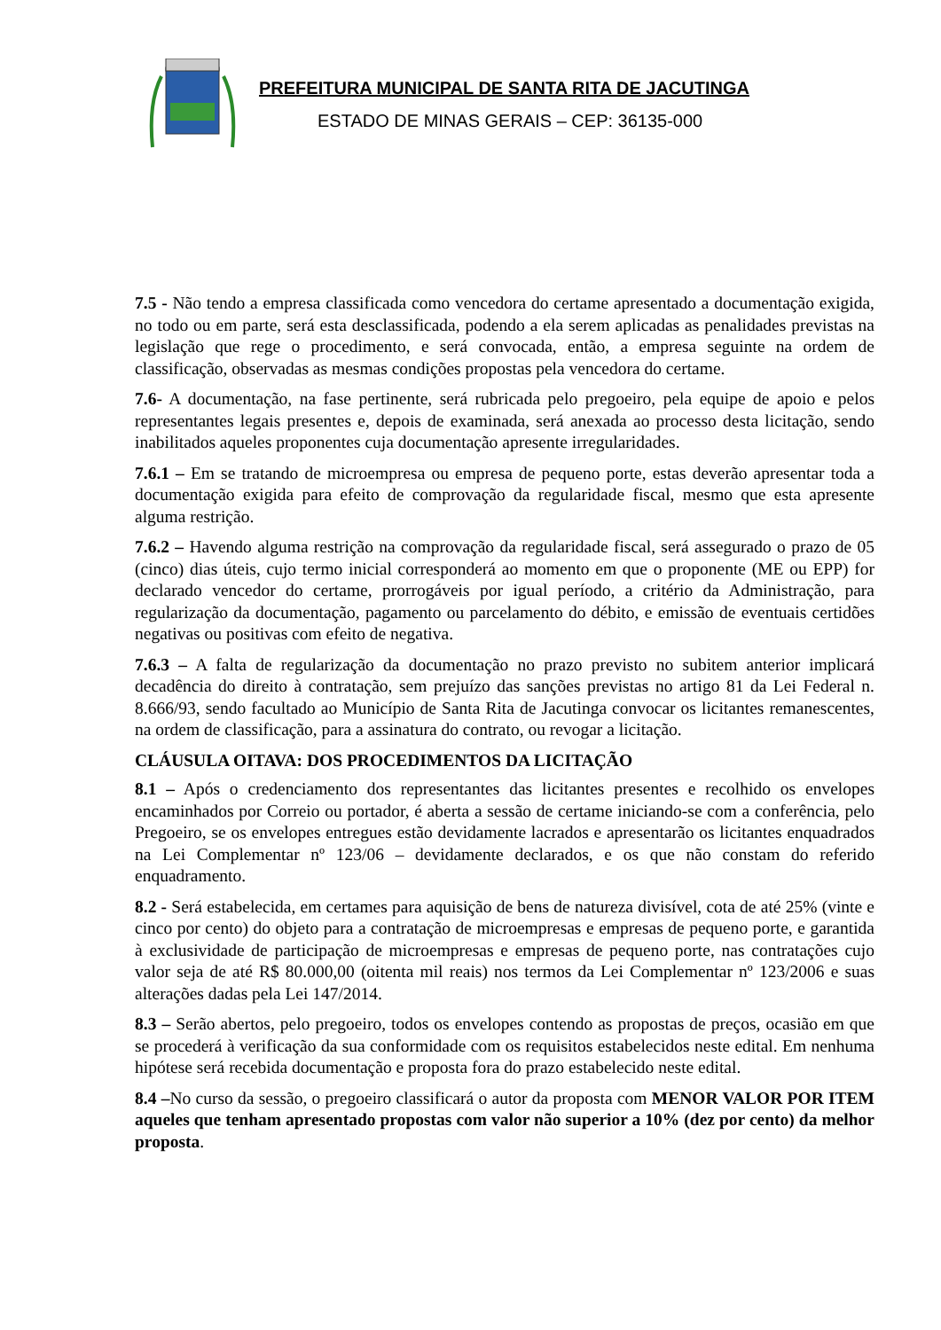PREFEITURA MUNICIPAL DE SANTA RITA DE JACUTINGA
ESTADO DE MINAS GERAIS – CEP: 36135-000
7.5 - Não tendo a empresa classificada como vencedora do certame apresentado a documentação exigida, no todo ou em parte, será esta desclassificada, podendo a ela serem aplicadas as penalidades previstas na legislação que rege o procedimento, e será convocada, então, a empresa seguinte na ordem de classificação, observadas as mesmas condições propostas pela vencedora do certame.
7.6- A documentação, na fase pertinente, será rubricada pelo pregoeiro, pela equipe de apoio e pelos representantes legais presentes e, depois de examinada, será anexada ao processo desta licitação, sendo inabilitados aqueles proponentes cuja documentação apresente irregularidades.
7.6.1 – Em se tratando de microempresa ou empresa de pequeno porte, estas deverão apresentar toda a documentação exigida para efeito de comprovação da regularidade fiscal, mesmo que esta apresente alguma restrição.
7.6.2 – Havendo alguma restrição na comprovação da regularidade fiscal, será assegurado o prazo de 05 (cinco) dias úteis, cujo termo inicial corresponderá ao momento em que o proponente (ME ou EPP) for declarado vencedor do certame, prorrogáveis por igual período, a critério da Administração, para regularização da documentação, pagamento ou parcelamento do débito, e emissão de eventuais certidões negativas ou positivas com efeito de negativa.
7.6.3 – A falta de regularização da documentação no prazo previsto no subitem anterior implicará decadência do direito à contratação, sem prejuízo das sanções previstas no artigo 81 da Lei Federal n. 8.666/93, sendo facultado ao Município de Santa Rita de Jacutinga convocar os licitantes remanescentes, na ordem de classificação, para a assinatura do contrato, ou revogar a licitação.
CLÁUSULA OITAVA: DOS PROCEDIMENTOS DA LICITAÇÃO
8.1 – Após o credenciamento dos representantes das licitantes presentes e recolhido os envelopes encaminhados por Correio ou portador, é aberta a sessão de certame iniciando-se com a conferência, pelo Pregoeiro, se os envelopes entregues estão devidamente lacrados e apresentarão os licitantes enquadrados na Lei Complementar nº 123/06 – devidamente declarados, e os que não constam do referido enquadramento.
8.2 - Será estabelecida, em certames para aquisição de bens de natureza divisível, cota de até 25% (vinte e cinco por cento) do objeto para a contratação de microempresas e empresas de pequeno porte, e garantida à exclusividade de participação de microempresas e empresas de pequeno porte, nas contratações cujo valor seja de até R$ 80.000,00 (oitenta mil reais) nos termos da Lei Complementar nº 123/2006 e suas alterações dadas pela Lei 147/2014.
8.3 – Serão abertos, pelo pregoeiro, todos os envelopes contendo as propostas de preços, ocasião em que se procederá à verificação da sua conformidade com os requisitos estabelecidos neste edital. Em nenhuma hipótese será recebida documentação e proposta fora do prazo estabelecido neste edital.
8.4 –No curso da sessão, o pregoeiro classificará o autor da proposta com MENOR VALOR POR ITEM aqueles que tenham apresentado propostas com valor não superior a 10% (dez por cento) da melhor proposta.